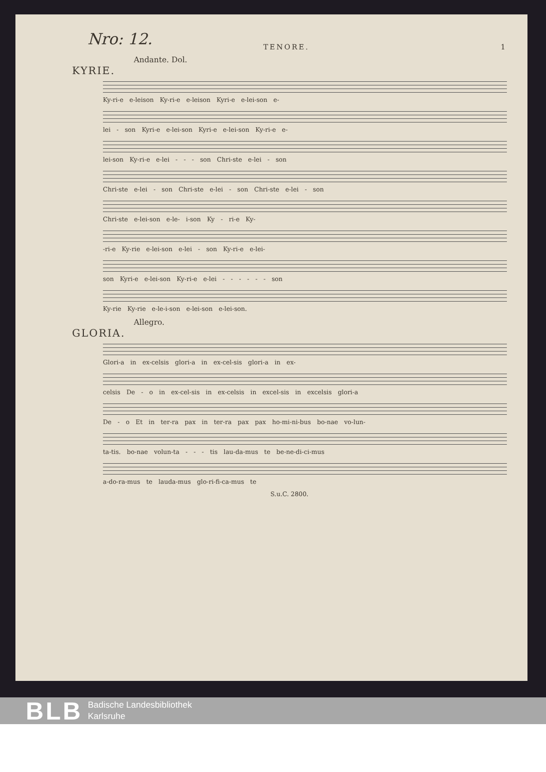Nro: 12.
TENORE. 1
Andante. Dol.
KYRIE.
Ky-ri-e e-leison Ky-ri-e e-leison Kyri-e e-lei-son e-
lei - son Kyri-e e-lei-son Kyri-e e-lei-son Ky-ri-e e-
lei-son Ky-ri-e e-lei - - - son Chri-ste e-lei - son
Chri-ste e-lei - son Chri-ste e-lei - son Chri-ste e-lei - son
Chri-ste e-lei-son e-le- i-son Ky - ri-e Ky-
-ri-e Ky-rie e-lei-son e-lei - son Ky-ri-e e-lei-
son Kyri-e e-lei-son Ky-ri-e e-lei - - - - - - son
Ky-rie Ky-rie e-le-i-son e-lei-son e-lei-son.
Allegro.
GLORIA.
Glori-a in ex-celsis glori-a in ex-cel-sis glori-a in ex-
celsis De - o in ex-cel-sis in ex-celsis in excel-sis in excelsis glori-a
De - o Et in ter-ra pax in ter-ra pax pax ho-mi-ni-bus bo-nae vo-lun-
ta-tis. bo-nae volun-ta - - - tis lau-da-mus te be-ne-di-ci-mus
a-do-ra-mus te lauda-mus glo-ri-fi-ca-mus te
S.u.C. 2800.
BLB
Badische Landesbibliothek
Karlsruhe